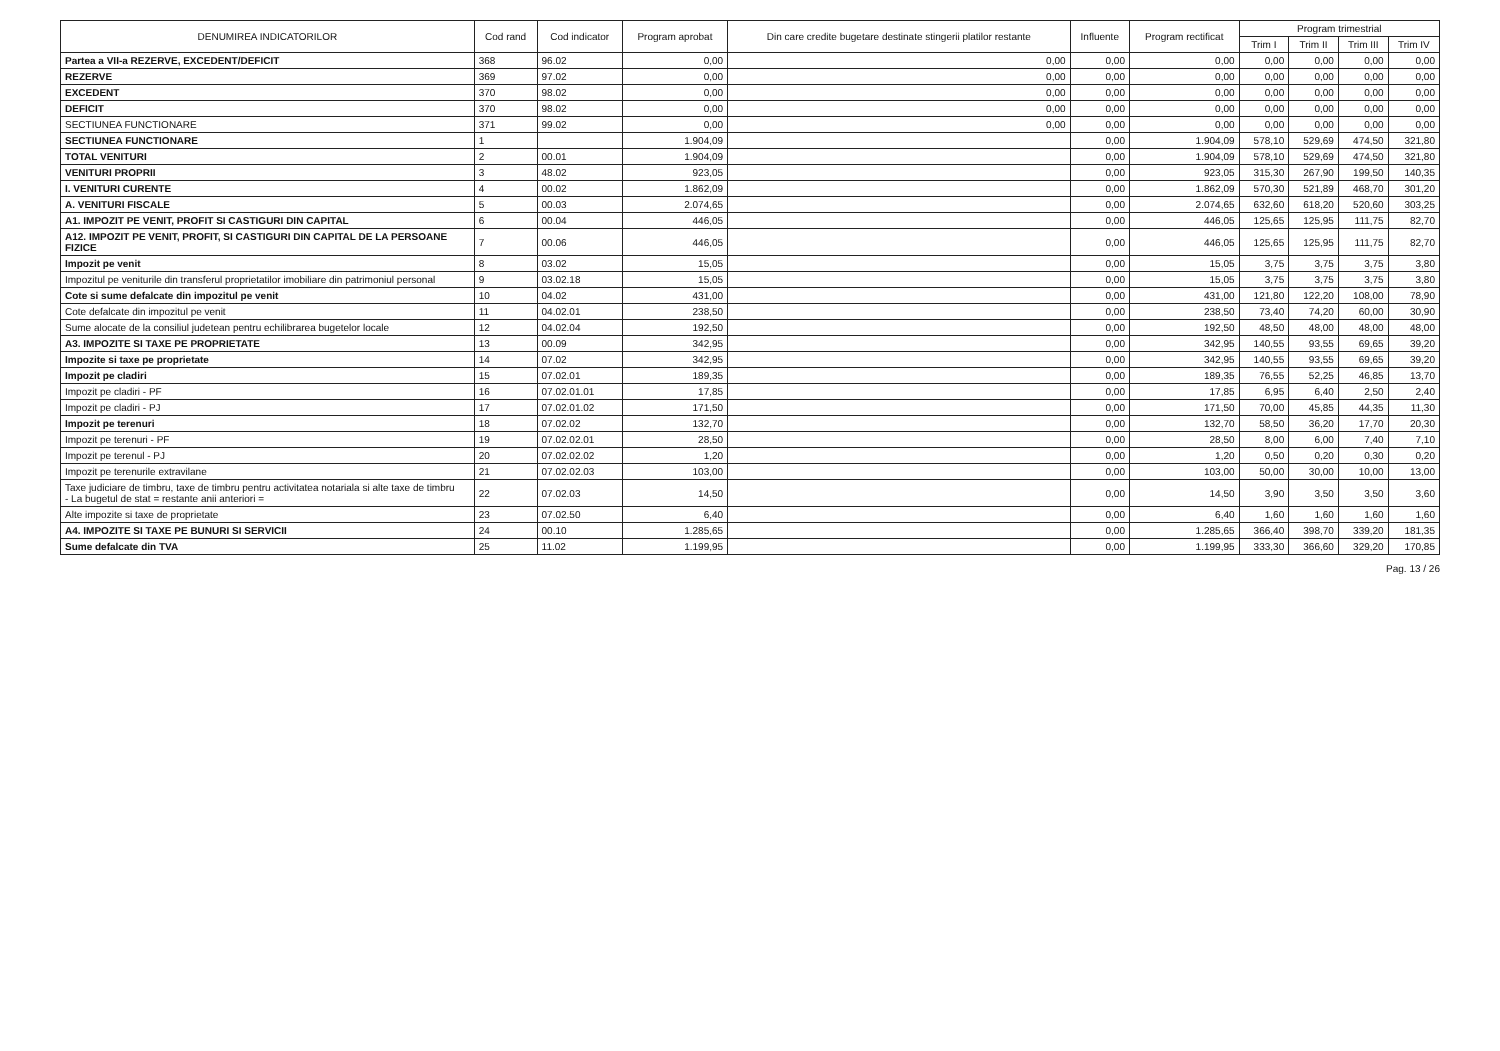| DENUMIREA INDICATORILOR | Cod rand | Cod indicator | Program aprobat | Din care credite bugetare destinate stingerii platilor restante | Influente | Program rectificat | Program trimestrial | | | |
| --- | --- | --- | --- | --- | --- | --- | --- | --- | --- | --- |
| | | | | | | | Trim I | Trim II | Trim III | Trim IV |
| Partea a VII-a REZERVE, EXCEDENT/DEFICIT | 368 | 96.02 | 0,00 | 0,00 | 0,00 | 0,00 | 0,00 | 0,00 | 0,00 | 0,00 |
| REZERVE | 369 | 97.02 | 0,00 | 0,00 | 0,00 | 0,00 | 0,00 | 0,00 | 0,00 | 0,00 |
| EXCEDENT | 370 | 98.02 | 0,00 | 0,00 | 0,00 | 0,00 | 0,00 | 0,00 | 0,00 | 0,00 |
| DEFICIT | 370 | 98.02 | 0,00 | 0,00 | 0,00 | 0,00 | 0,00 | 0,00 | 0,00 | 0,00 |
| SECTIUNEA FUNCTIONARE | 371 | 99.02 | 0,00 | 0,00 | 0,00 | 0,00 | 0,00 | 0,00 | 0,00 | 0,00 |
| SECTIUNEA FUNCTIONARE | 1 | | 1.904,09 | | 0,00 | 1.904,09 | 578,10 | 529,69 | 474,50 | 321,80 |
| TOTAL VENITURI | 2 | 00.01 | 1.904,09 | | 0,00 | 1.904,09 | 578,10 | 529,69 | 474,50 | 321,80 |
| VENITURI PROPRII | 3 | 48.02 | 923,05 | | 0,00 | 923,05 | 315,30 | 267,90 | 199,50 | 140,35 |
| I. VENITURI CURENTE | 4 | 00.02 | 1.862,09 | | 0,00 | 1.862,09 | 570,30 | 521,89 | 468,70 | 301,20 |
| A. VENITURI FISCALE | 5 | 00.03 | 2.074,65 | | 0,00 | 2.074,65 | 632,60 | 618,20 | 520,60 | 303,25 |
| A1. IMPOZIT PE VENIT, PROFIT SI CASTIGURI DIN CAPITAL | 6 | 00.04 | 446,05 | | 0,00 | 446,05 | 125,65 | 125,95 | 111,75 | 82,70 |
| A12. IMPOZIT PE VENIT, PROFIT, SI CASTIGURI DIN CAPITAL DE LA PERSOANE FIZICE | 7 | 00.06 | 446,05 | | 0,00 | 446,05 | 125,65 | 125,95 | 111,75 | 82,70 |
| Impozit pe venit | 8 | 03.02 | 15,05 | | 0,00 | 15,05 | 3,75 | 3,75 | 3,75 | 3,80 |
| Impozitul pe veniturile din transferul proprietatilor imobiliare din patrimoniul personal | 9 | 03.02.18 | 15,05 | | 0,00 | 15,05 | 3,75 | 3,75 | 3,75 | 3,80 |
| Cote si sume defalcate din impozitul pe venit | 10 | 04.02 | 431,00 | | 0,00 | 431,00 | 121,80 | 122,20 | 108,00 | 78,90 |
| Cote defalcate din impozitul pe venit | 11 | 04.02.01 | 238,50 | | 0,00 | 238,50 | 73,40 | 74,20 | 60,00 | 30,90 |
| Sume alocate de la consiliul judetean pentru echilibrarea bugetelor locale | 12 | 04.02.04 | 192,50 | | 0,00 | 192,50 | 48,50 | 48,00 | 48,00 | 48,00 |
| A3. IMPOZITE SI TAXE PE PROPRIETATE | 13 | 00.09 | 342,95 | | 0,00 | 342,95 | 140,55 | 93,55 | 69,65 | 39,20 |
| Impozite si taxe pe proprietate | 14 | 07.02 | 342,95 | | 0,00 | 342,95 | 140,55 | 93,55 | 69,65 | 39,20 |
| Impozit pe cladiri | 15 | 07.02.01 | 189,35 | | 0,00 | 189,35 | 76,55 | 52,25 | 46,85 | 13,70 |
| Impozit pe cladiri - PF | 16 | 07.02.01.01 | 17,85 | | 0,00 | 17,85 | 6,95 | 6,40 | 2,50 | 2,40 |
| Impozit pe cladiri - PJ | 17 | 07.02.01.02 | 171,50 | | 0,00 | 171,50 | 70,00 | 45,85 | 44,35 | 11,30 |
| Impozit pe terenuri | 18 | 07.02.02 | 132,70 | | 0,00 | 132,70 | 58,50 | 36,20 | 17,70 | 20,30 |
| Impozit pe terenuri - PF | 19 | 07.02.02.01 | 28,50 | | 0,00 | 28,50 | 8,00 | 6,00 | 7,40 | 7,10 |
| Impozit pe terenul - PJ | 20 | 07.02.02.02 | 1,20 | | 0,00 | 1,20 | 0,50 | 0,20 | 0,30 | 0,20 |
| Impozit pe terenurile extravilane | 21 | 07.02.02.03 | 103,00 | | 0,00 | 103,00 | 50,00 | 30,00 | 10,00 | 13,00 |
| Taxe judiciare de timbru, taxe de timbru pentru activitatea notariala si alte taxe de timbru - La bugetul de stat = restante anii anteriori = | 22 | 07.02.03 | 14,50 | | 0,00 | 14,50 | 3,90 | 3,50 | 3,50 | 3,60 |
| Alte impozite si taxe de proprietate | 23 | 07.02.50 | 6,40 | | 0,00 | 6,40 | 1,60 | 1,60 | 1,60 | 1,60 |
| A4. IMPOZITE SI TAXE PE BUNURI SI SERVICII | 24 | 00.10 | 1.285,65 | | 0,00 | 1.285,65 | 366,40 | 398,70 | 339,20 | 181,35 |
| Sume defalcate din TVA | 25 | 11.02 | 1.199,95 | | 0,00 | 1.199,95 | 333,30 | 366,60 | 329,20 | 170,85 |
Pag. 13 / 26